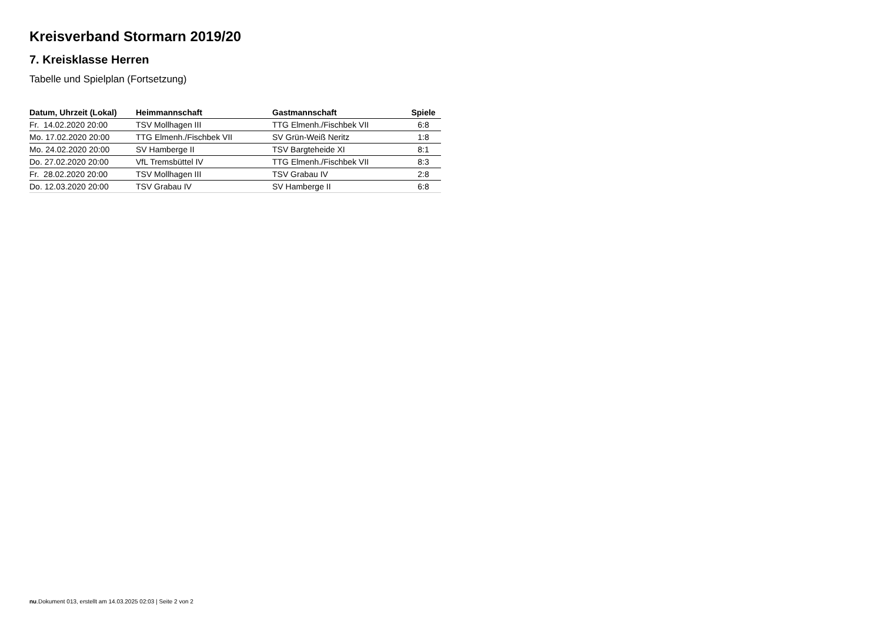Kreisverband Stormarn 2019/20
7. Kreisklasse Herren
Tabelle und Spielplan (Fortsetzung)
| Datum, Uhrzeit (Lokal) | Heimmannschaft | Gastmannschaft | Spiele |
| --- | --- | --- | --- |
| Fr. 14.02.2020 20:00 | TSV Mollhagen III | TTG Elmenh./Fischbek VII | 6:8 |
| Mo. 17.02.2020 20:00 | TTG Elmenh./Fischbek VII | SV Grün-Weiß Neritz | 1:8 |
| Mo. 24.02.2020 20:00 | SV Hamberge II | TSV Bargteheide XI | 8:1 |
| Do. 27.02.2020 20:00 | VfL Tremsbüttel IV | TTG Elmenh./Fischbek VII | 8:3 |
| Fr. 28.02.2020 20:00 | TSV Mollhagen III | TSV Grabau IV | 2:8 |
| Do. 12.03.2020 20:00 | TSV Grabau IV | SV Hamberge II | 6:8 |
nu.Dokument 013, erstellt am 14.03.2025 02:03 | Seite 2 von 2